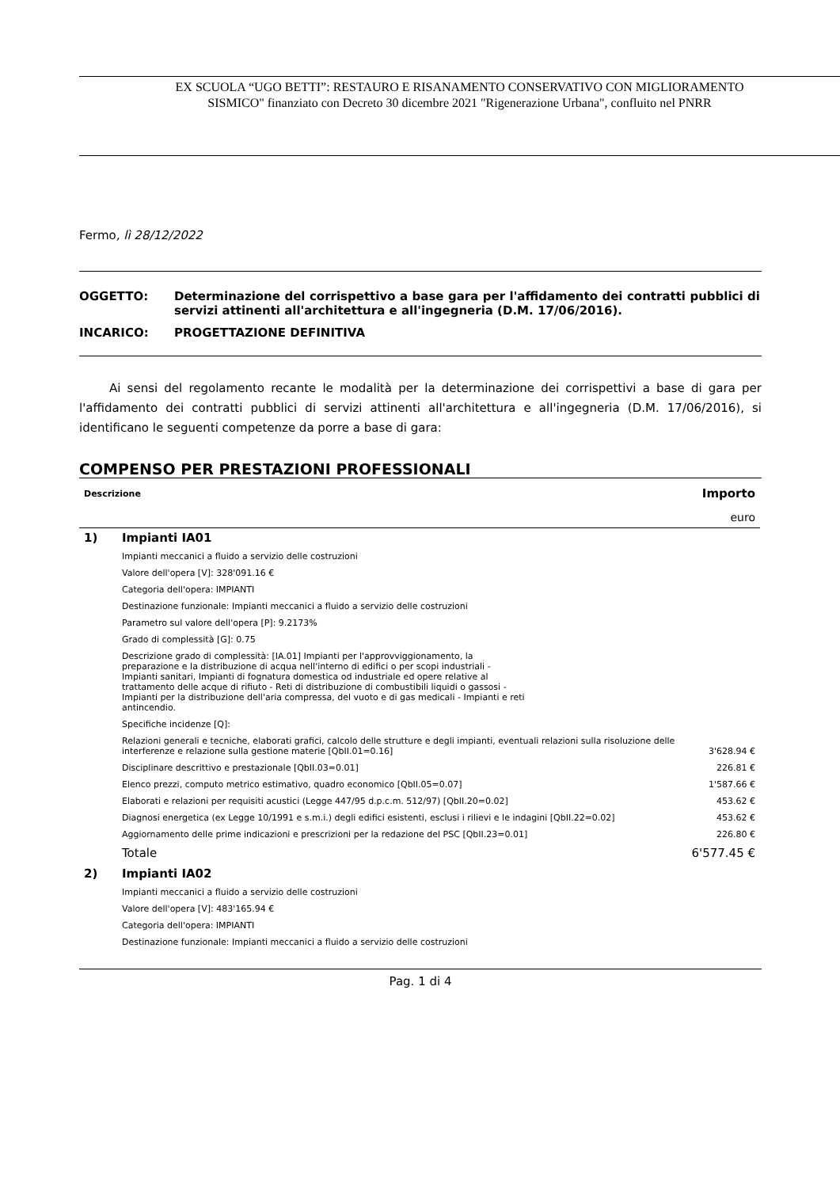EX SCUOLA “UGO BETTI”: RESTAURO E RISANAMENTO CONSERVATIVO CON MIGLIORAMENTO
SISMICO" finanziato con Decreto 30 dicembre 2021 "Rigenerazione Urbana", confluito nel PNRR
Fermo, lì 28/12/2022
| OGGETTO: | Determinazione del corrispettivo a base gara per l'affidamento dei contratti pubblici di servizi attinenti all'architettura e all'ingegneria (D.M. 17/06/2016). |
| INCARICO: | PROGETTAZIONE DEFINITIVA |
Ai sensi del regolamento recante le modalità per la determinazione dei corrispettivi a base di gara per l'affidamento dei contratti pubblici di servizi attinenti all'architettura e all'ingegneria (D.M. 17/06/2016), si identificano le seguenti competenze da porre a base di gara:
COMPENSO PER PRESTAZIONI PROFESSIONALI
| Descrizione | | Importo |
| --- | --- | --- |
| | | euro |
| 1) | Impianti IA01 | |
| | Impianti meccanici a fluido a servizio delle costruzioni | |
| | Valore dell'opera [V]: 328'091.16 € | |
| | Categoria dell'opera: IMPIANTI | |
| | Destinazione funzionale: Impianti meccanici a fluido a servizio delle costruzioni | |
| | Parametro sul valore dell'opera [P]: 9.2173% | |
| | Grado di complessità [G]: 0.75 | |
| | Descrizione grado di complessità: [IA.01] Impianti per l'approvviggionamento, la preparazione e la distribuzione di acqua nell'interno di edifici o per scopi industriali - Impianti sanitari, Impianti di fognatura domestica od industriale ed opere relative al trattamento delle acque di rifiuto - Reti di distribuzione di combustibili liquidi o gassosi - Impianti per la distribuzione dell'aria compressa, del vuoto e di gas medicali - Impianti e reti antincendio. | |
| | Specifiche incidenze [Q]: | |
| | Relazioni generali e tecniche, elaborati grafici, calcolo delle strutture e degli impianti, eventuali relazioni sulla risoluzione delle interferenze e relazione sulla gestione materie [QbII.01=0.16] | 3'628.94 € |
| | Disciplinare descrittivo e prestazionale [QbII.03=0.01] | 226.81 € |
| | Elenco prezzi, computo metrico estimativo, quadro economico [QbII.05=0.07] | 1'587.66 € |
| | Elaborati e relazioni per requisiti acustici (Legge 447/95 d.p.c.m. 512/97) [QbII.20=0.02] | 453.62 € |
| | Diagnosi energetica (ex Legge 10/1991 e s.m.i.) degli edifici esistenti, esclusi i rilievi e le indagini [QbII.22=0.02] | 453.62 € |
| | Aggiornamento delle prime indicazioni e prescrizioni per la redazione del PSC [QbII.23=0.01] | 226.80 € |
| | Totale | 6'577.45 € |
| 2) | Impianti IA02 | |
| | Impianti meccanici a fluido a servizio delle costruzioni | |
| | Valore dell'opera [V]: 483'165.94 € | |
| | Categoria dell'opera: IMPIANTI | |
| | Destinazione funzionale: Impianti meccanici a fluido a servizio delle costruzioni | |
Pag. 1 di 4